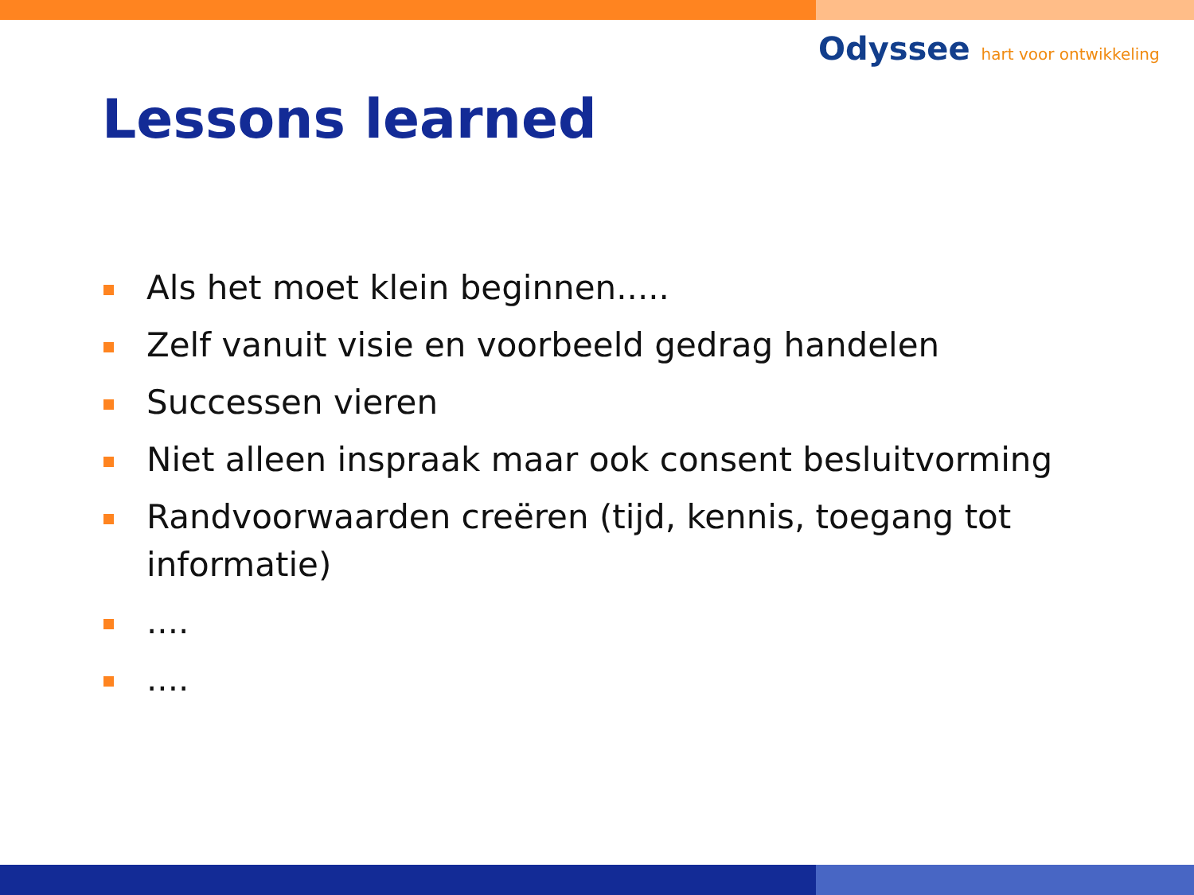Odyssee hart voor ontwikkeling
Lessons learned
Als het moet klein beginnen.....
Zelf vanuit visie en voorbeeld gedrag handelen
Successen vieren
Niet alleen inspraak maar ook consent besluitvorming
Randvoorwaarden creëren (tijd, kennis, toegang tot informatie)
....
....